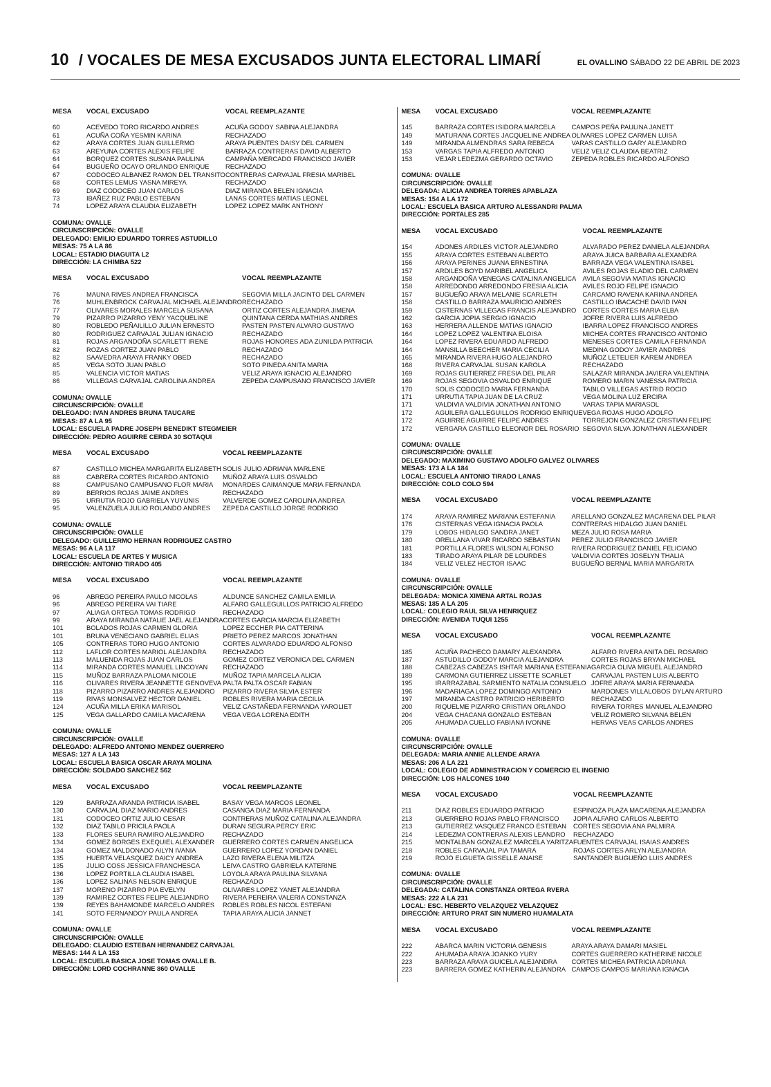10 / VOCALES DE MESA EXCUSADOS JUNTA ELECTORAL LIMARÍ EL OVALLINO SÁBADO 22 DE ABRIL DE 2023
| MESA | VOCAL EXCUSADO | VOCAL REEMPLAZANTE |
| --- | --- | --- |
| 60 | ACEVEDO TORO RICARDO ANDRES | ACUÑA GODOY SABINA ALEJANDRA |
| 61 | ACUÑA COÑA YESMIN KARINA | RECHAZADO |
| 62 | ARAYA CORTES JUAN GUILLERMO | ARAYA PUENTES DAISY DEL CARMEN |
| 63 | AREYUNA CORTES ALEXIS FELIPE | BARRAZA CONTRERAS DAVID ALBERTO |
| 64 | BORQUEZ CORTES SUSANA PAULINA | CAMPAÑA MERCADO FRANCISCO JAVIER |
| 64 | BUGUEÑO OCAYO ORLANDO ENRIQUE | RECHAZADO |
| 67 | CODOCEO ALBANEZ RAMON DEL TRANSITO | CONTRERAS CARVAJAL FRESIA MARIBEL |
| 68 | CORTES LEMUS YASNA MIREYA | RECHAZADO |
| 69 | DIAZ CODOCEO JUAN CARLOS | DIAZ MIRANDA BELEN IGNACIA |
| 73 | IBAÑEZ RUZ PABLO ESTEBAN | LANAS CORTES MATIAS LEONEL |
| 74 | LOPEZ ARAYA CLAUDIA ELIZABETH | LOPEZ LOPEZ MARK ANTHONY |
COMUNA: OVALLE
CIRCUNSCRIPCIÓN: OVALLE
DELEGADO: EMILIO EDUARDO TORRES ASTUDILLO
MESAS: 75 A LA 86
LOCAL: ESTADIO DIAGUITA L2
DIRECCIÓN: LA CHIMBA 522
| MESA | VOCAL EXCUSADO | VOCAL REEMPLAZANTE |
| --- | --- | --- |
| 76 | MAUNA RIVES ANDREA FRANCISCA | SEGOVIA MILLA JACINTO DEL CARMEN |
| 76 | MUHLENBROCK CARVAJAL MICHAEL ALEJANDRO | RECHAZADO |
| 77 | OLIVARES MORALES MARCELA SUSANA | ORTIZ CORTES ALEJANDRA JIMENA |
| 79 | PIZARRO PIZARRO YENY YACQUELINE | QUINTANA CERDA MATHIAS ANDRES |
| 80 | ROBLEDO PEÑAILILLO JULIAN ERNESTO | PASTEN PASTEN ALVARO GUSTAVO |
| 80 | RODRIGUEZ CARVAJAL JULIAN IGNACIO | RECHAZADO |
| 81 | ROJAS ARGANDOÑA SCARLETT IRENE | ROJAS HONORES ADA ZUNILDA PATRICIA |
| 82 | ROZAS CORTEZ JUAN PABLO | RECHAZADO |
| 82 | SAAVEDRA ARAYA FRANKY OBED | RECHAZADO |
| 85 | VEGA SOTO JUAN PABLO | SOTO PINEDA ANITA MARIA |
| 85 | VALENCIA VICTOR MATIAS | VELIZ ARAYA IGNACIO ALEJANDRO |
| 86 | VILLEGAS CARVAJAL CAROLINA ANDREA | ZEPEDA CAMPUSANO FRANCISCO JAVIER |
COMUNA: OVALLE
CIRCUNSCRIPCIÓN: OVALLE
DELEGADO: IVAN ANDRES BRUNA TAUCARE
MESAS: 87 A LA 95
LOCAL: ESCUELA PADRE JOSEPH BENEDIKT STEGMEIER
DIRECCIÓN: PEDRO AGUIRRE CERDA 30 SOTAQUI
| MESA | VOCAL EXCUSADO | VOCAL REEMPLAZANTE |
| --- | --- | --- |
| 87 | CASTILLO MICHEA MARGARITA ELIZABETH | SOLIS JULIO ADRIANA MARLENE |
| 88 | CABRERA CORTES RICARDO ANTONIO | MUÑOZ ARAYA LUIS OSVALDO |
| 88 | CAMPUSANO CAMPUSANO FLOR MARIA | MONARDES CAIMANQUE MARIA FERNANDA |
| 89 | BERRIOS ROJAS JAIME ANDRES | RECHAZADO |
| 95 | URRUTIA ROJO GABRIELA YUYUNIS | VALVERDE GOMEZ CAROLINA ANDREA |
| 95 | VALENZUELA JULIO ROLANDO ANDRES | ZEPEDA CASTILLO JORGE RODRIGO |
COMUNA: OVALLE
CIRCUNSCRIPCIÓN: OVALLE
DELEGADO: GUILLERMO HERNAN RODRIGUEZ CASTRO
MESAS: 96 A LA 117
LOCAL: ESCUELA DE ARTES Y MUSICA
DIRECCIÓN: ANTONIO TIRADO 405
| MESA | VOCAL EXCUSADO | VOCAL REEMPLAZANTE |
| --- | --- | --- |
| 96 | ABREGO PEREIRA PAULO NICOLAS | ALDUNCE SANCHEZ CAMILA EMILIA |
| 96 | ABREGO PEREIRA VAI TIARE | ALFARO GALLEGUILLOS PATRICIO ALFREDO |
| 97 | ALIAGA ORTEGA TOMAS RODRIGO | RECHAZADO |
| 99 | ARAYA MIRANDA NATALIE JAEL ALEJANDRA | CORTES GARCIA MARCIA ELIZABETH |
| 101 | BOLADOS ROJAS CARMEN GLORIA | LOPEZ ECCHER PIA CATTERINA |
| 101 | BRUNA VENECIANO GABRIEL ELIAS | PRIETO PEREZ MARCOS JONATHAN |
| 105 | CONTRERAS TORO HUGO ANTONIO | CORTES ALVARADO EDUARDO ALFONSO |
| 112 | LAFLOR CORTES MARIOL ALEJANDRA | RECHAZADO |
| 113 | MALUENDA ROJAS JUAN CARLOS | GOMEZ CORTEZ VERONICA DEL CARMEN |
| 114 | MIRANDA CORTES MANUEL LINCOYAN | RECHAZADO |
| 115 | MUÑOZ BARRAZA PALOMA NICOLE | MUÑOZ TAPIA MARCELA ALICIA |
| 116 | OLIVARES RIVERA JEANNETTE GENOVEVA | PALTA PALTA OSCAR FABIAN |
| 118 | PIZARRO PIZARRO ANDRES ALEJANDRO | PIZARRO RIVERA SILVIA ESTER |
| 119 | RIVAS MONSALVEZ HECTOR DANIEL | ROBLES RIVERA MARIA CECILIA |
| 124 | ACUÑA MILLA ERIKA MARISOL | VELIZ CASTAÑEDA FERNANDA YAROLIET |
| 125 | VEGA GALLARDO CAMILA MACARENA | VEGA VEGA LORENA EDITH |
COMUNA: OVALLE
CIRCUNSCRIPCIÓN: OVALLE
DELEGADO: ALFREDO ANTONIO MENDEZ GUERRERO
MESAS: 127 A LA 143
LOCAL: ESCUELA BASICA OSCAR ARAYA MOLINA
DIRECCIÓN: SOLDADO SANCHEZ 562
| MESA | VOCAL EXCUSADO | VOCAL REEMPLAZANTE |
| --- | --- | --- |
| 129 | BARRAZA ARANDA PATRICIA ISABEL | BASAY VEGA MARCOS LEONEL |
| 130 | CARVAJAL DIAZ MARIO ANDRES | CASANGA DIAZ MARIA FERNANDA |
| 131 | CODOCEO ORTIZ JULIO CESAR | CONTRERAS MUÑOZ CATALINA ALEJANDRA |
| 132 | DIAZ TABILO PRICILA PAOLA | DURAN SEGURA PERCY ERIC |
| 133 | FLORES SEURA RAMIRO ALEJANDRO | RECHAZADO |
| 134 | GOMEZ BORGES EXEQUIEL ALEXANDER | GUERRERO CORTES CARMEN ANGELICA |
| 134 | GOMEZ MALDONADO AILYN IVANIA | GUERRERO LOPEZ YORDAN DANIEL |
| 135 | HUERTA VELASQUEZ DAICY ANDREA | LAZO RIVERA ELENA MILITZA |
| 135 | JULIO COSS JESSICA FRANCHESCA | LEIVA CASTRO GABRIELA KATERINE |
| 136 | LOPEZ PORTILLA CLAUDIA ISABEL | LOYOLA ARAYA PAULINA SILVANA |
| 136 | LOPEZ SALINAS NELSON ENRIQUE | RECHAZADO |
| 137 | MORENO PIZARRO PIA EVELYN | OLIVARES LOPEZ YANET ALEJANDRA |
| 139 | RAMIREZ CORTES FELIPE ALEJANDRO | RIVERA PEREIRA VALERIA CONSTANZA |
| 139 | REYES BAHAMONDE MARCELO ANDRES | ROBLES ROBLES NICOL ESTEFANI |
| 141 | SOTO FERNANDOY PAULA ANDREA | TAPIA ARAYA ALICIA JANNET |
COMUNA: OVALLE
CIRCUNSCRIPCIÓN: OVALLE
DELEGADO: CLAUDIO ESTEBAN HERNANDEZ CARVAJAL
MESAS: 144 A LA 153
LOCAL: ESCUELA BASICA JOSE TOMAS OVALLE B.
DIRECCIÓN: LORD COCHRANNE 860 OVALLE
| MESA | VOCAL EXCUSADO | VOCAL REEMPLAZANTE |
| --- | --- | --- |
| 145 | BARRAZA CORTES ISIDORA MARCELA | CAMPOS PEÑA PAULINA JANETT |
| 149 | MATURANA CORTES JACQUELINE ANDREA | OLIVARES LOPEZ CARMEN LUISA |
| 149 | MIRANDA ALMENDRAS SARA REBECA | VARAS CASTILLO GARY ALEJANDRO |
| 153 | VARGAS TAPIA ALFREDO ANTONIO | VELIZ VELIZ CLAUDIA BEATRIZ |
| 153 | VEJAR LEDEZMA GERARDO OCTAVIO | ZEPEDA ROBLES RICARDO ALFONSO |
COMUNA: OVALLE
CIRCUNSCRIPCIÓN: OVALLE
DELEGADA: ALICIA ANDREA TORRES APABLAZA
MESAS: 154 A LA 172
LOCAL: ESCUELA BASICA ARTURO ALESSANDRI PALMA
DIRECCIÓN: PORTALES 285
| MESA | VOCAL EXCUSADO | VOCAL REEMPLAZANTE |
| --- | --- | --- |
| 154 | ADONES ARDILES VICTOR ALEJANDRO | ALVARADO PEREZ DANIELA ALEJANDRA |
| 155 | ARAYA CORTES ESTEBAN ALBERTO | ARAYA JUICA BARBARA ALEXANDRA |
| 156 | ARAYA PERINES JUANA ERNESTINA | BARRAZA VEGA VALENTINA ISABEL |
| 157 | ARDILES BOYD MARIBEL ANGELICA | AVILES ROJAS ELADIO DEL CARMEN |
| 158 | ARGANDOÑA VENEGAS CATALINA ANGELICA | AVILA SEGOVIA MATIAS IGNACIO |
| 158 | ARREDONDO ARREDONDO FRESIA ALICIA | AVILES ROJO FELIPE IGNACIO |
| 157 | BUGUEÑO ARAYA MELANIE SCARLETH | CARCAMO RAVENA KARINA ANDREA |
| 158 | CASTILLO BARRAZA MAURICIO ANDRES | CASTILLO IBACACHE DAVID IVAN |
| 159 | CISTERNAS VILLEGAS FRANCIS ALEJANDRO | CORTES CORTES MARIA ELBA |
| 162 | GARCIA JOPIA SERGIO IGNACIO | JOFRE RIVERA LUIS ALFREDO |
| 163 | HERRERA ALLENDE MATIAS IGNACIO | IBARRA LOPEZ FRANCISCO ANDRES |
| 164 | LOPEZ LOPEZ VALENTINA ELOISA | MICHEA CORTES FRANCISCO ANTONIO |
| 164 | LOPEZ RIVERA EDUARDO ALFREDO | MENESES CORTES CAMILA FERNANDA |
| 164 | MANSILLA BEECHER MARIA CECILIA | MEDINA GODOY JAVIER ANDRES |
| 165 | MIRANDA RIVERA HUGO ALEJANDRO | MUÑOZ LETELIER KAREM ANDREA |
| 168 | RIVERA CARVAJAL SUSAN KAROLA | RECHAZADO |
| 169 | ROJAS GUTIERREZ FRESIA DEL PILAR | SALAZAR MIRANDA JAVIERA VALENTINA |
| 169 | ROJAS SEGOVIA OSVALDO ENRIQUE | ROMERO MARIN VANESSA PATRICIA |
| 170 | SOLIS CODOCEO MARIA FERNANDA | TABILO VILLEGAS ASTRID ROCIO |
| 171 | URRUTIA TAPIA JUAN DE LA CRUZ | VEGA MOLINA LUZ ERCIRA |
| 171 | VALDIVIA VALDIVIA JONATHAN ANTONIO | VARAS TAPIA MARIASOL |
| 172 | AGUILERA GALLEGUILLOS RODRIGO ENRIQUE | VEGA ROJAS HUGO ADOLFO |
| 172 | AGUIRRE AGUIRRE FELIPE ANDRES | TORREJON GONZALEZ CRISTIAN FELIPE |
| 172 | VERGARA CASTILLO ELEONOR DEL ROSARIO | SEGOVIA SILVA JONATHAN ALEXANDER |
COMUNA: OVALLE
CIRCUNSCRIPCIÓN: OVALLE
DELEGADO: MAXIMINO GUSTAVO ADOLFO GALVEZ OLIVARES
MESAS: 173 A LA 184
LOCAL: ESCUELA ANTONIO TIRADO LANAS
DIRECCIÓN: COLO COLO 594
| MESA | VOCAL EXCUSADO | VOCAL REEMPLAZANTE |
| --- | --- | --- |
| 174 | ARAYA RAMIREZ MARIANA ESTEFANIA | ARELLANO GONZALEZ MACARENA DEL PILAR |
| 176 | CISTERNAS VEGA IGNACIA PAOLA | CONTRERAS HIDALGO JUAN DANIEL |
| 179 | LOBOS HIDALGO SANDRA JANET | MEZA JULIO ROSA MARIA |
| 180 | ORELLANA VIVAR RICARDO SEBASTIAN | PEREZ JULIO FRANCISCO JAVIER |
| 181 | PORTILLA FLORES WILSON ALFONSO | RIVERA RODRIGUEZ DANIEL FELICIANO |
| 183 | TIRADO ARAYA PILAR DE LOURDES | VALDIVIA CORTES JOSELYN THALIA |
| 184 | VELIZ VELEZ HECTOR ISAAC | BUGUEÑO BERNAL MARIA MARGARITA |
COMUNA: OVALLE
CIRCUNSCRIPCIÓN: OVALLE
DELEGADA: MONICA XIMENA ARTAL ROJAS
MESAS: 185 A LA 205
LOCAL: COLEGIO RAUL SILVA HENRIQUEZ
DIRECCIÓN: AVENIDA TUQUI 1255
| MESA | VOCAL EXCUSADO | VOCAL REEMPLAZANTE |
| --- | --- | --- |
| 185 | ACUÑA PACHECO DAMARY ALEXANDRA | ALFARO RIVERA ANITA DEL ROSARIO |
| 187 | ASTUDILLO GODOY MARCIA ALEJANDRA | CORTES ROJAS BRYAN MICHAEL |
| 188 | CABEZAS CABEZAS ISHTAR MARIANA ESTEFANIA | GARCIA OLIVA MIGUEL ALEJANDRO |
| 189 | CARMONA GUTIERREZ LISSETTE SCARLET | CARVAJAL PASTEN LUIS ALBERTO |
| 195 | IRARRAZABAL SARMIENTO NATALIA CONSUELO | JOFRE ARAYA MARIA FERNANDA |
| 196 | MADARIAGA LOPEZ DOMINGO ANTONIO | MARDONES VILLALOBOS DYLAN ARTURO |
| 197 | MIRANDA CASTRO PATRICIO HERIBERTO | RECHAZADO |
| 200 | RIQUELME PIZARRO CRISTIAN ORLANDO | RIVERA TORRES MANUEL ALEJANDRO |
| 204 | VEGA CHACANA GONZALO ESTEBAN | VELIZ ROMERO SILVANA BELEN |
| 205 | AHUMADA CUELLO FABIANA IVONNE | HERVAS VEAS CARLOS ANDRES |
COMUNA: OVALLE
CIRCUNSCRIPCIÓN: OVALLE
DELEGADA: MARIA ANNIE ALLENDE ARAYA
MESAS: 206 A LA 221
LOCAL: COLEGIO DE ADMINISTRACION Y COMERCIO EL INGENIO
DIRECCIÓN: LOS HALCONES 1040
| MESA | VOCAL EXCUSADO | VOCAL REEMPLAZANTE |
| --- | --- | --- |
| 211 | DIAZ ROBLES EDUARDO PATRICIO | ESPINOZA PLAZA MACARENA ALEJANDRA |
| 213 | GUERRERO ROJAS PABLO FRANCISCO | JOPIA ALFARO CARLOS ALBERTO |
| 213 | GUTIERREZ VASQUEZ FRANCO ESTEBAN | CORTES SEGOVIA ANA PALMIRA |
| 214 | LEDEZMA CONTRERAS ALEXIS LEANDRO | RECHAZADO |
| 215 | MONTALBAN GONZALEZ MARCELA YARITZA | FUENTES CARVAJAL ISAIAS ANDRES |
| 218 | ROBLES CARVAJAL PIA TAMARA | ROJAS CORTES ARLYN ALEJANDRA |
| 219 | ROJO ELGUETA GISSELLE ANAISE | SANTANDER BUGUEÑO LUIS ANDRES |
COMUNA: OVALLE
CIRCUNSCRIPCIÓN: OVALLE
DELEGADA: CATALINA CONSTANZA ORTEGA RVERA
MESAS: 222 A LA 231
LOCAL: ESC. HEBERTO VELAZQUEZ VELAZQUEZ
DIRECCIÓN: ARTURO PRAT SIN NUMERO HUAMALATA
| MESA | VOCAL EXCUSADO | VOCAL REEMPLAZANTE |
| --- | --- | --- |
| 222 | ABARCA MARIN VICTORIA GENESIS | ARAYA ARAYA DAMARI MASIEL |
| 222 | AHUMADA ARAYA JOANKO YURY | CORTES GUERRERO KATHERINE NICOLE |
| 223 | BARRAZA ARAYA GUICELA ALEJANDRA | CORTES MICHEA PATRICIA ADRIANA |
| 223 | BARRERA GOMEZ KATHERIN ALEJANDRA | CAMPOS CAMPOS MARIANA IGNACIA |